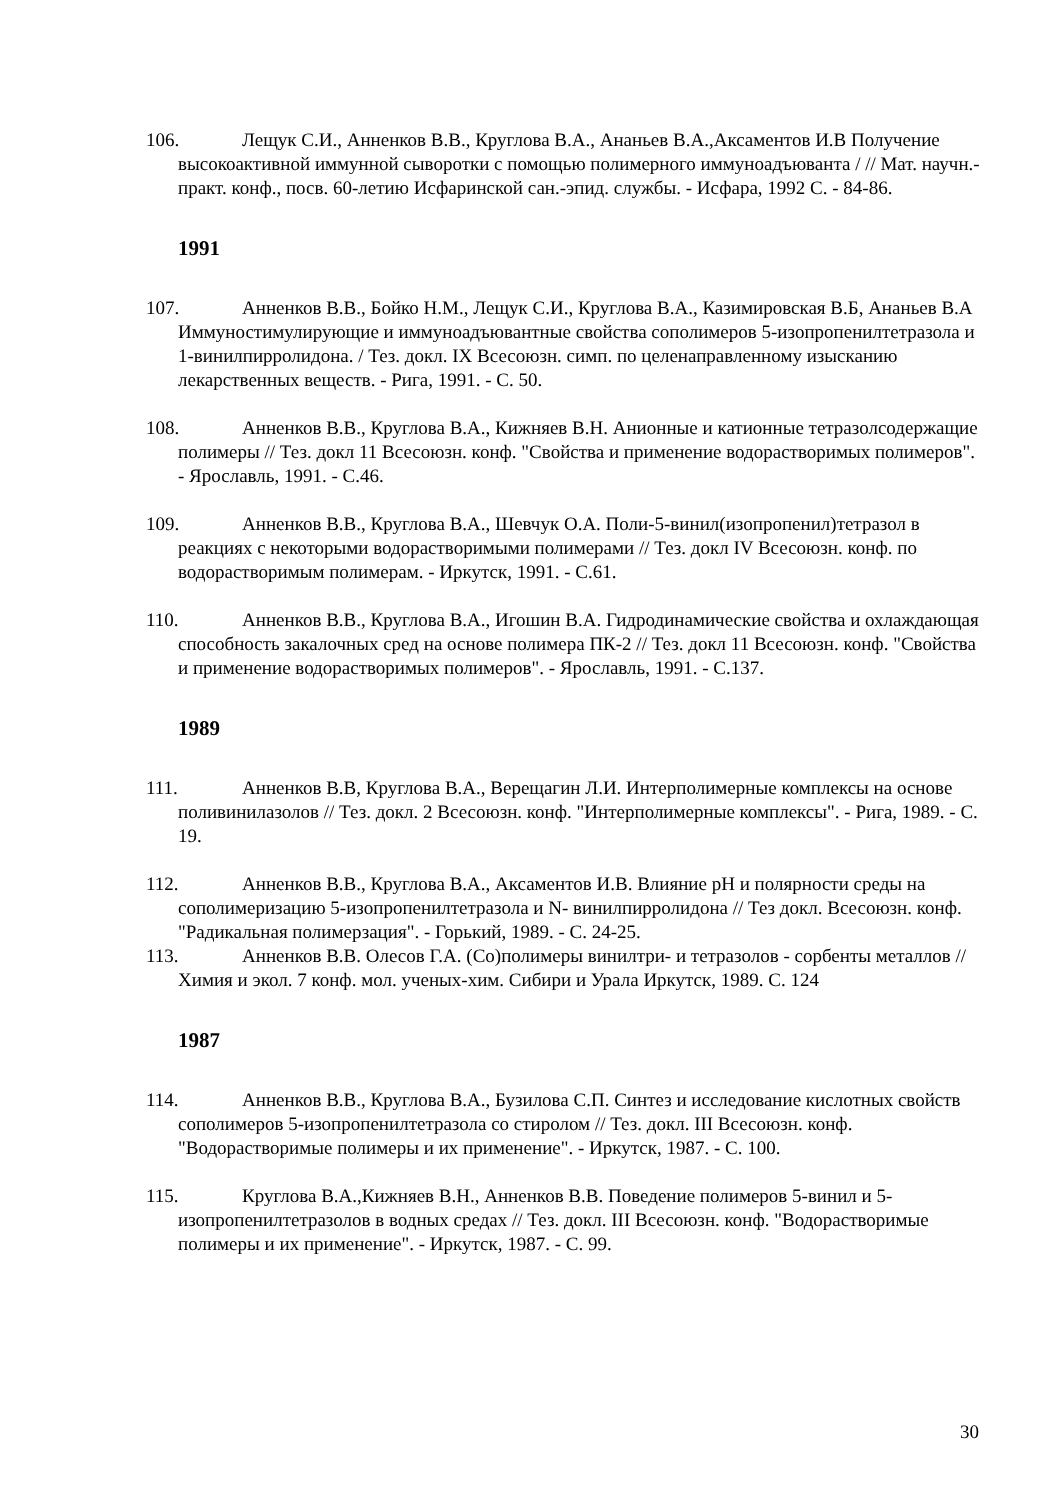106. Лещук С.И., Анненков В.В., Круглова В.А., Ананьев В.А.,Аксаментов И.В Получение высокоактивной иммунной сыворотки с помощью полимерного иммуноадъюванта / // Мат. научн.-практ. конф., посв. 60-летию Исфаринской сан.-эпид. службы. - Исфара, 1992 С. - 84-86.
1991
107. Анненков В.В., Бойко Н.М., Лещук С.И., Круглова В.А., Казимировская В.Б, Ананьев В.А Иммуностимулирующие и иммуноадъювантные свойства сополимеров 5-изопропенилтетразола и 1-винилпирролидона. / Тез. докл. IX Всесоюзн. симп. по целенаправленному изысканию лекарственных веществ. - Рига, 1991. - С. 50.
108. Анненков В.В., Круглова В.А., Кижняев В.Н. Анионные и катионные тетразолсодержащие полимеры // Тез. докл 11 Всесоюзн. конф. "Свойства и применение водорастворимых полимеров". - Ярославль, 1991. - С.46.
109. Анненков В.В., Круглова В.А., Шевчук О.А. Поли-5-винил(изопропенил)тетразол в реакциях с некоторыми водорастворимыми полимерами // Тез. докл IV Всесоюзн. конф. по водорастворимым полимерам. - Иркутск, 1991. - С.61.
110. Анненков В.В., Круглова В.А., Игошин В.А. Гидродинамические свойства и охлаждающая способность закалочных сред на основе полимера ПК-2 // Тез. докл 11 Всесоюзн. конф. "Свойства и применение водорастворимых полимеров". - Ярославль, 1991. - С.137.
1989
111. Анненков В.В, Круглова В.А., Верещагин Л.И. Интерполимерные комплексы на основе поливинилазолов // Тез. докл. 2 Всесоюзн. конф. "Интерполимерные комплексы". - Рига, 1989. - С. 19.
112. Анненков В.В., Круглова В.А., Аксаментов И.В. Влияние pH и полярности среды на сополимеризацию 5-изопропенилтетразола и N- винилпирролидона // Тез докл. Всесоюзн. конф. "Радикальная полимерзация". - Горький, 1989. - С. 24-25.
113. Анненков В.В. Олесов Г.А. (Со)полимеры винилтри- и тетразолов - сорбенты металлов // Химия и экол. 7 конф. мол. ученых-хим. Сибири и Урала Иркутск, 1989. С. 124
1987
114. Анненков В.В., Круглова В.А., Бузилова С.П. Синтез и исследование кислотных свойств сополимеров 5-изопропенилтетразола со стиролом // Тез. докл. III Всесоюзн. конф. "Водорастворимые полимеры и их применение". - Иркутск, 1987. - С. 100.
115. Круглова В.А.,Кижняев В.Н., Анненков В.В. Поведение полимеров 5-винил и 5-изопропенилтетразолов в водных средах // Тез. докл. III Всесоюзн. конф. "Водорастворимые полимеры и их применение". - Иркутск, 1987. - С. 99.
30